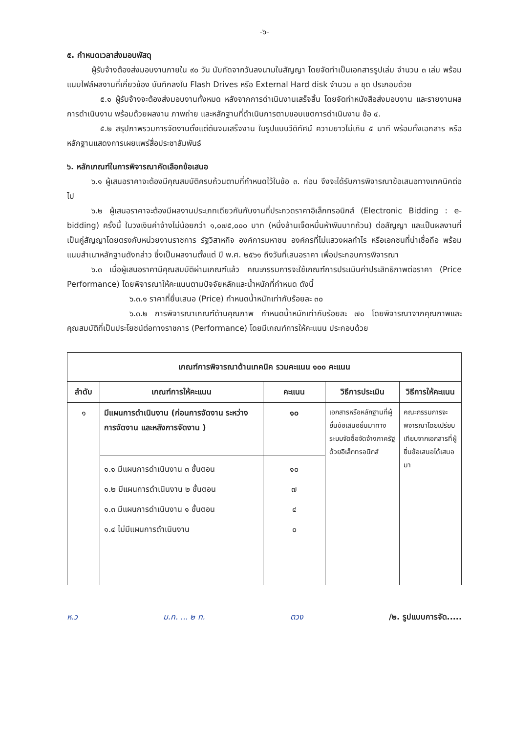-๖-
๕. กำหนดเวลาส่งมอบพัสดุ
ผู้รับจ้างต้องส่งมอบงานภายใน ๙๐ วัน นับถัดจากวันลงนามในสัญญา โดยจัดทำเป็นเอกสารรูปเล่ม จำนวน ๓ เล่ม พร้อมแนบไฟล์ผลงานที่เกี่ยวข้อง บันทึกลงใน Flash Drives หรือ External Hard disk จำนวน ๓ ชุด ประกอบด้วย
๕.๑ ผู้รับจ้างจะต้องส่งมอบงานทั้งหมด หลังจากการดำเนินงานเสร็จสิ้น โดยจัดทำหนังสือส่งมอบงาน และรายงานผลการดำเนินงาน พร้อมด้วยผลงาน ภาพถ่าย และหลักฐานที่ดำเนินการตามขอบเขตการดำเนินงาน ข้อ ๔.
๕.๒ สรุปภาพรวมการจัดงานตั้งแต่ต้นจนเสร็จงาน ในรูปแบบวีดิทัศน์ ความยาวไม่เกิน ๕ นาที พร้อมทั้งเอกสาร หรือหลักฐานแสดงการเผยแพร่สื่อประชาสัมพันธ์
๖. หลักเกณฑ์ในการพิจารณาคัดเลือกข้อเสนอ
๖.๑ ผู้เสนอราคาจะต้องมีคุณสมบัติครบถ้วนตามที่กำหนดไว้ในข้อ ๓. ก่อน จึงจะได้รับการพิจารณาข้อเสนอทางเทคนิคต่อไป
๖.๒ ผู้เสนอราคาจะต้องมีผลงานประเภทเดียวกันกับงานที่ประกวดราคาอิเล็กทรอนิกส์ (Electronic Bidding : e-bidding) ครั้งนี้ ในวงเงินค่าจ้างไม่น้อยกว่า ๑,๐๗๕,๐๐๐ บาท (หนึ่งล้านเจ็ดหมื่นห้าพันบาทถ้วน) ต่อสัญญา และเป็นผลงานที่เป็นคู่สัญญาโดยตรงกับหน่วยงานราชการ รัฐวิสาหกิจ องค์การมหาชน องค์กรที่ไม่แสวงผลกำไร หรือเอกชนที่น่าเชื่อถือ พร้อมแนบสำเนาหลักฐานดังกล่าว ซึ่งเป็นผลงานตั้งแต่ ปี พ.ศ. ๒๕๖๑ ถึงวันที่เสนอราคา เพื่อประกอบการพิจารณา
๖.๓ เมื่อผู้เสนอราคามีคุณสมบัติผ่านเกณฑ์แล้ว คณะกรรมการจะใช้เกณฑ์การประเมินค่าประสิทธิภาพต่อราคา (Price Performance) โดยพิจารณาให้คะแนนตามปัจจัยหลักและน้ำหนักที่กำหนด ดังนี้
๖.๓.๑ ราคาที่ยื่นเสนอ (Price) กำหนดน้ำหนักเท่ากับร้อยละ ๓๐
๖.๓.๒ การพิจารณาเกณฑ์ด้านคุณภาพ กำหนดน้ำหนักเท่ากับร้อยละ ๗๐ โดยพิจารณาจากคุณภาพและคุณสมบัติที่เป็นประโยชน์ต่อทางราชการ (Performance) โดยมีเกณฑ์การให้คะแนน ประกอบด้วย
| เกณฑ์การพิจารณาด้านเทคนิค รวมคะแนน ๑๐๐ คะแนน | | | | |
| --- | --- | --- | --- | --- |
| ลำดับ | เกณฑ์การให้คะแนน | คะแนน | วิธีการประเมิน | วิธีการให้คะแนน |
| ๑ | มีแผนการดำเนินงาน (ก่อนการจัดงาน ระหว่างการจัดงาน และหลังการจัดงาน ) | ๑๐ | เอกสารหรือหลักฐานที่ผู้ยื่นข้อเสนอยื่นมาทางระบบจัดซื้อจัดจ้างภาครัฐด้วยอิเล็กทรอนิกส์ | คณะกรรมการจะพิจารณาโดยเปรียบเทียบจากเอกสารที่ผู้ยื่นข้อเสนอได้เสนอมา |
| | ๑.๑ มีแผนการดำเนินงาน ๓ ขั้นตอน ๑.๒ มีแผนการดำเนินงาน ๒ ขั้นตอน ๑.๓ มีแผนการดำเนินงาน ๑ ขั้นตอน ๑.๔ ไม่มีแผนการดำเนินงาน | ๑๐ ๗ ๔ ๐ | | |
ห.ว ม.ท. ... ๒ ท. ตวง /๒. รูปแบบการจัด.....